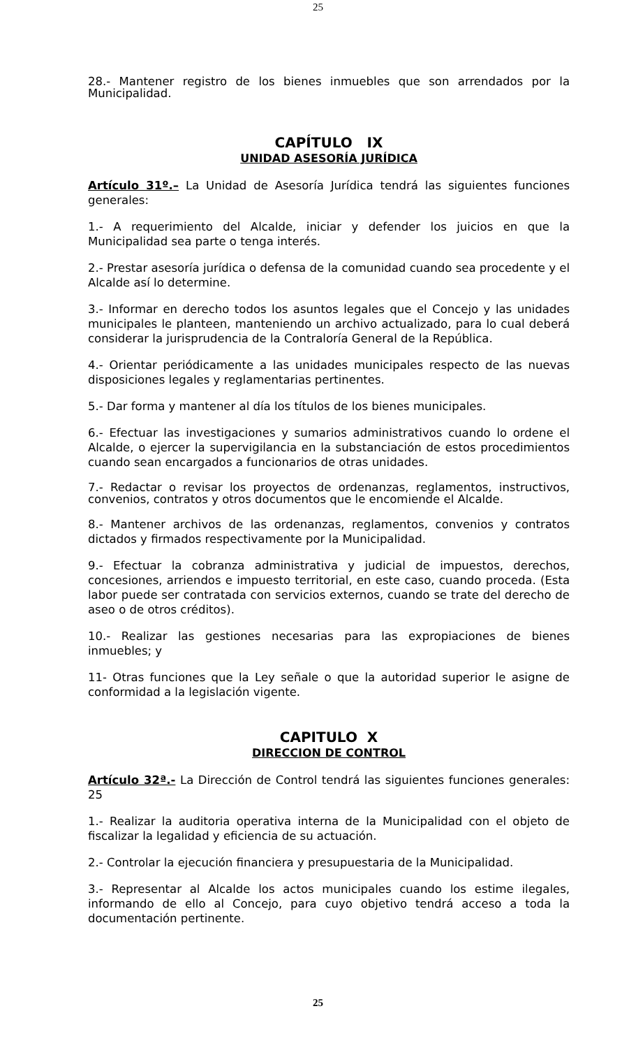25
28.- Mantener registro de los bienes inmuebles que son arrendados por la Municipalidad.
CAPÍTULO IX
UNIDAD ASESORÍA JURÍDICA
Artículo 31º.– La Unidad de Asesoría Jurídica tendrá las siguientes funciones generales:
1.- A requerimiento del Alcalde, iniciar y defender los juicios en que la Municipalidad sea parte o tenga interés.
2.- Prestar asesoría jurídica o defensa de la comunidad cuando sea procedente y el Alcalde así lo determine.
3.- Informar en derecho todos los asuntos legales que el Concejo y las unidades municipales le planteen, manteniendo un archivo actualizado, para lo cual deberá considerar la jurisprudencia de la Contraloría General de la República.
4.- Orientar periódicamente a las unidades municipales respecto de las nuevas disposiciones legales y reglamentarias pertinentes.
5.- Dar forma y mantener al día los títulos de los bienes municipales.
6.- Efectuar las investigaciones y sumarios administrativos cuando lo ordene el Alcalde, o ejercer la supervigilancia en la substanciación de estos procedimientos cuando sean encargados a funcionarios de otras unidades.
7.- Redactar o revisar los proyectos de ordenanzas, reglamentos, instructivos, convenios, contratos y otros documentos que le encomiende el Alcalde.
8.- Mantener archivos de las ordenanzas, reglamentos, convenios y contratos dictados y firmados respectivamente por la Municipalidad.
9.- Efectuar la cobranza administrativa y judicial de impuestos, derechos, concesiones, arriendos e impuesto territorial, en este caso, cuando proceda. (Esta labor puede ser contratada con servicios externos, cuando se trate del derecho de aseo o de otros créditos).
10.- Realizar las gestiones necesarias para las expropiaciones de bienes inmuebles; y
11- Otras funciones que la Ley señale o que la autoridad superior le asigne de conformidad a la legislación vigente.
CAPITULO X
DIRECCION DE CONTROL
Artículo 32ª.- La Dirección de Control tendrá las siguientes funciones generales: 25
1.- Realizar la auditoria operativa interna de la Municipalidad con el objeto de fiscalizar la legalidad y eficiencia de su actuación.
2.- Controlar la ejecución financiera y presupuestaria de la Municipalidad.
3.- Representar al Alcalde los actos municipales cuando los estime ilegales, informando de ello al Concejo, para cuyo objetivo tendrá acceso a toda la documentación pertinente.
25